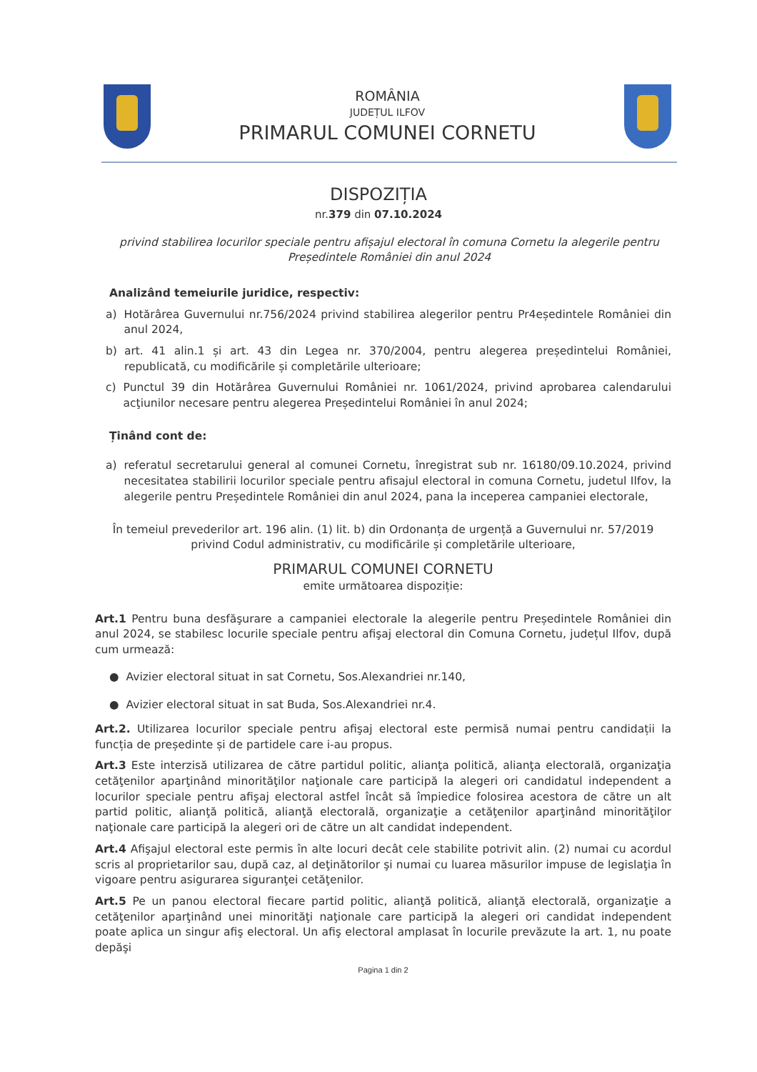ROMÂNIA
JUDEȚUL ILFOV
PRIMARUL COMUNEI CORNETU
DISPOZIȚIA
nr.379 din 07.10.2024
privind stabilirea locurilor speciale pentru afișajul electoral în comuna Cornetu la alegerile pentru Președintele României din anul 2024
Analizând temeiurile juridice, respectiv:
a) Hotărârea Guvernului nr.756/2024 privind stabilirea alegerilor pentru Pr4eședintele României din anul 2024,
b) art. 41 alin.1 și art. 43 din Legea nr. 370/2004, pentru alegerea președintelui României, republicată, cu modificările și completările ulterioare;
c) Punctul 39 din Hotărârea Guvernului României nr. 1061/2024, privind aprobarea calendarului acţiunilor necesare pentru alegerea Președintelui României în anul 2024;
Ținând cont de:
a) referatul secretarului general al comunei Cornetu, înregistrat sub nr. 16180/09.10.2024, privind necesitatea stabilirii locurilor speciale pentru afisajul electoral in comuna Cornetu, judetul Ilfov, la alegerile pentru Președintele României din anul 2024, pana la inceperea campaniei electorale,
În temeiul prevederilor art. 196 alin. (1) lit. b) din Ordonanța de urgență a Guvernului nr. 57/2019 privind Codul administrativ, cu modificările și completările ulterioare,
PRIMARUL COMUNEI CORNETU
emite următoarea dispoziție:
Art.1 Pentru buna desfăşurare a campaniei electorale la alegerile pentru Președintele României din anul 2024, se stabilesc locurile speciale pentru afişaj electoral din Comuna Cornetu, județul Ilfov, după cum urmează:
● Avizier electoral situat in sat Cornetu, Sos.Alexandriei nr.140,
● Avizier electoral situat in sat Buda, Sos.Alexandriei nr.4.
Art.2. Utilizarea locurilor speciale pentru afişaj electoral este permisă numai pentru candidații la funcția de președinte și de partidele care i-au propus.
Art.3 Este interzisă utilizarea de către partidul politic, alianţa politică, alianţa electorală, organizaţia cetăţenilor aparţinând minorităţilor naţionale care participă la alegeri ori candidatul independent a locurilor speciale pentru afişaj electoral astfel încât să împiedice folosirea acestora de către un alt partid politic, alianţă politică, alianţă electorală, organizaţie a cetăţenilor aparţinând minorităţilor naţionale care participă la alegeri ori de către un alt candidat independent.
Art.4 Afişajul electoral este permis în alte locuri decât cele stabilite potrivit alin. (2) numai cu acordul scris al proprietarilor sau, după caz, al deţinătorilor şi numai cu luarea măsurilor impuse de legislaţia în vigoare pentru asigurarea siguranţei cetăţenilor.
Art.5 Pe un panou electoral fiecare partid politic, alianţă politică, alianţă electorală, organizaţie a cetăţenilor aparţinând unei minorităţi naţionale care participă la alegeri ori candidat independent poate aplica un singur afiş electoral. Un afiş electoral amplasat în locurile prevăzute la art. 1, nu poate depăşi
Pagina 1 din 2